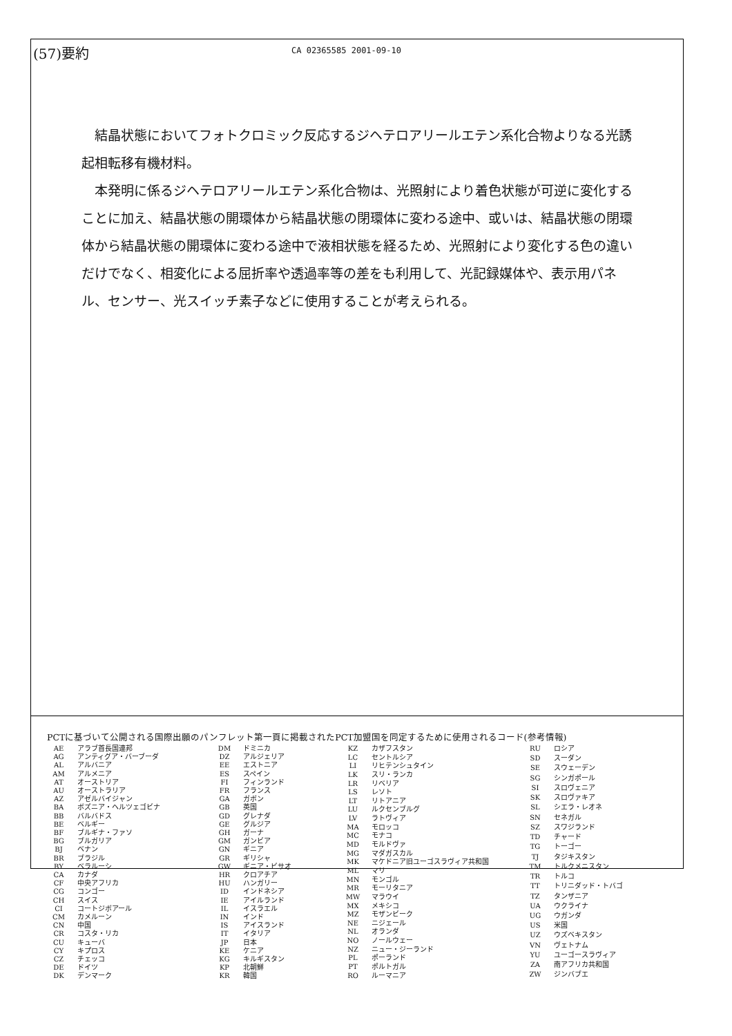(57)要約
CA 02365585 2001-09-10
結晶状態においてフォトクロミック反応するジヘテロアリールエテン系化合物よりなる光誘起相転移有機材料。
本発明に係るジヘテロアリールエテン系化合物は、光照射により着色状態が可逆に変化することに加え、結晶状態の開環体から結晶状態の閉環体に変わる途中、或いは、結晶状態の閉環体から結晶状態の開環体に変わる途中で液相状態を経るため、光照射により変化する色の違いだけでなく、相変化による屈折率や透過率等の差をも利用して、光記録媒体や、表示用パネル、センサー、光スイッチ素子などに使用することが考えられる。
PCTに基づいて公開される国際出願のパンフレット第一頁に掲載されたPCT加盟国を同定するために使用されるコード(参考情報)
| AE | アラブ首長国連邦 |
| AG | アンティグア・バーブーダ |
| AL | アルバニア |
| AM | アルメニア |
| AT | オーストリア |
| AU | オーストラリア |
| AZ | アゼルバイジャン |
| BA | ボズニア・ヘルツェゴビナ |
| BB | バルバドス |
| BE | ベルギー |
| BF | ブルギナ・ファソ |
| BG | ブルガリア |
| BJ | ベナン |
| BR | ブラジル |
| BY | ベラルーシ |
| CA | カナダ |
| CF | 中央アフリカ |
| CG | コンゴー |
| CH | スイス |
| CI | コートジボアール |
| CM | カメルーン |
| CN | 中国 |
| CR | コスタ・リカ |
| CU | キューバ |
| CY | キプロス |
| CZ | チェッコ |
| DE | ドイツ |
| DK | デンマーク |
| DM | ドミニカ |
| DZ | アルジェリア |
| EE | エストニア |
| ES | スペイン |
| FI | フィンランド |
| FR | フランス |
| GA | ガボン |
| GB | 英国 |
| GD | グレナダ |
| GE | グルジア |
| GH | ガーナ |
| GM | ガンビア |
| GN | ギニア |
| GR | ギリシャ |
| GW | ギニア・ビサオ |
| HR | クロアチア |
| HU | ハンガリー |
| ID | インドネシア |
| IE | アイルランド |
| IL | イスラエル |
| IN | インド |
| IS | アイスランド |
| IT | イタリア |
| JP | 日本 |
| KE | ケニア |
| KG | キルギスタン |
| KP | 北朝鮮 |
| KR | 韓国 |
| KZ | カザフスタン |
| LC | セントルシア |
| LI | リヒテンシュタイン |
| LK | スリ・ランカ |
| LR | リベリア |
| LS | レソト |
| LT | リトアニア |
| LU | ルクセンブルグ |
| LV | ラトヴィア |
| MA | モロッコ |
| MC | モナコ |
| MD | モルドヴァ |
| MG | マダガスカル |
| MK | マケドニア旧ユーゴスラヴィア共和国 |
| ML | マリ |
| MN | モンゴル |
| MR | モーリタニア |
| MW | マラウイ |
| MX | メキシコ |
| MZ | モザンビーク |
| NE | ニジェール |
| NL | オランダ |
| NO | ノールウェー |
| NZ | ニュー・ジーランド |
| PL | ポーランド |
| PT | ポルトガル |
| RO | ルーマニア |
| RU | ロシア |
| SD | スーダン |
| SE | スウェーデン |
| SG | シンガポール |
| SI | スロヴェニア |
| SK | スロヴァキア |
| SL | シエラ・レオネ |
| SN | セネガル |
| SZ | スワジランド |
| TD | チャード |
| TG | トーゴー |
| TJ | タジキスタン |
| TM | トルクメニスタン |
| TR | トルコ |
| TT | トリニダッド・トバゴ |
| TZ | タンザニア |
| UA | ウクライナ |
| UG | ウガンダ |
| US | 米国 |
| UZ | ウズベキスタン |
| VN | ヴェトナム |
| YU | ユーゴースラヴィア |
| ZA | 南アフリカ共和国 |
| ZW | ジンバブエ |